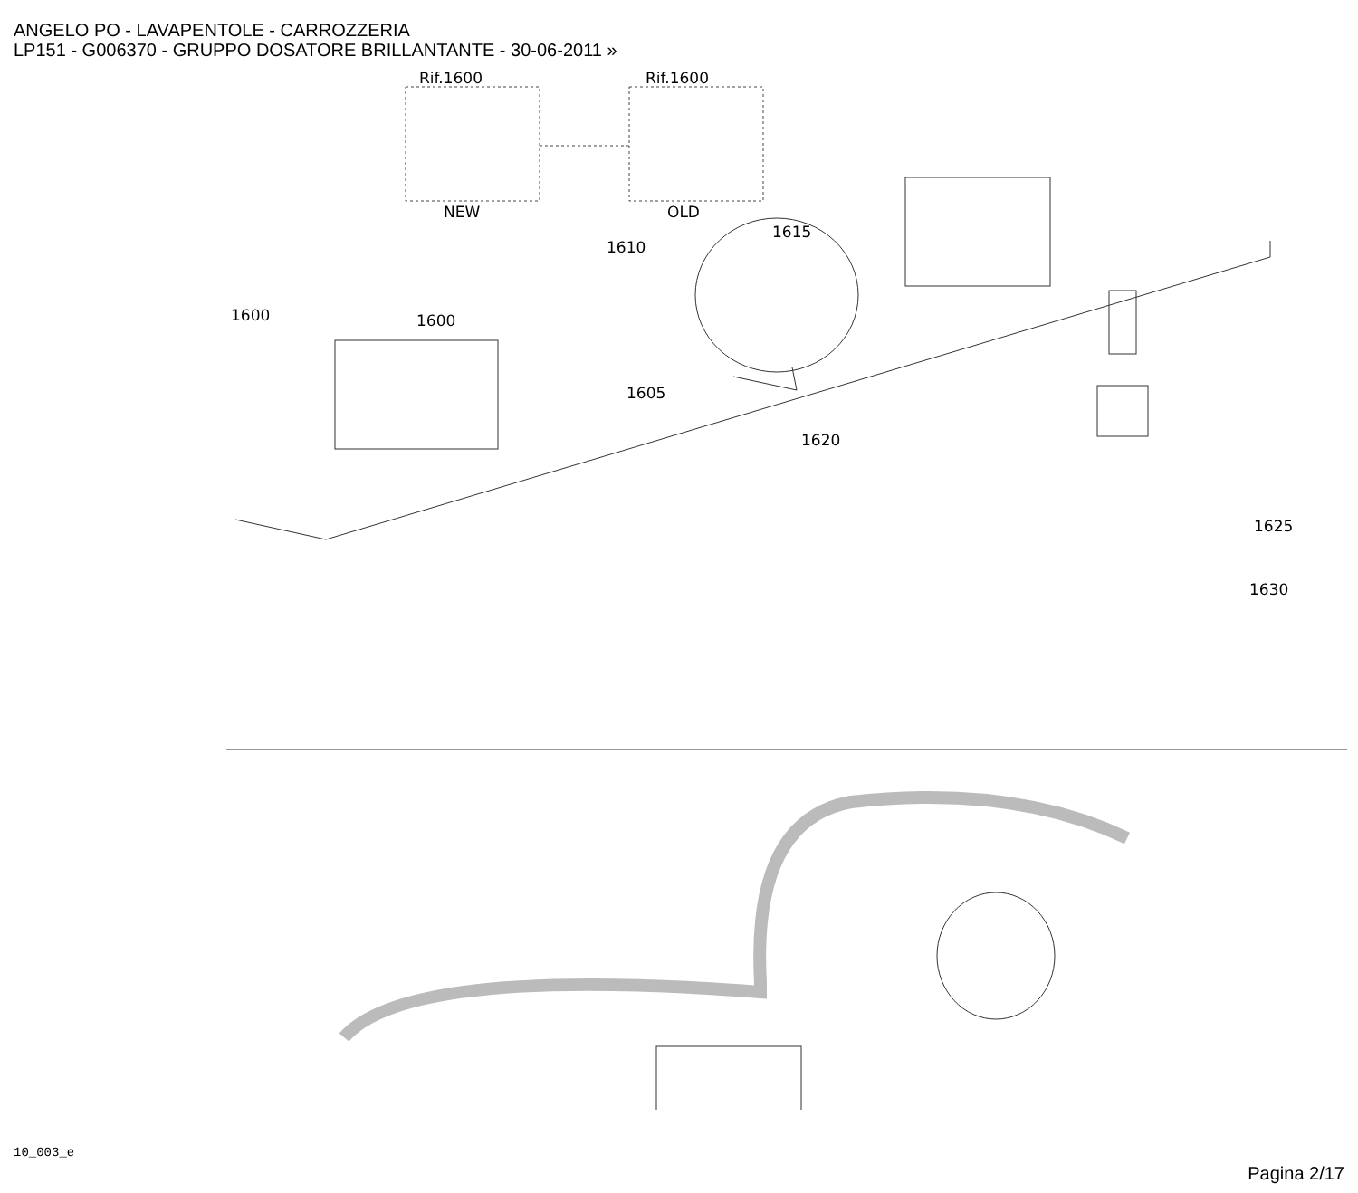ANGELO PO - LAVAPENTOLE - CARROZZERIA
LP151 - G006370 - GRUPPO DOSATORE BRILLANTANTE - 30-06-2011 »
Rif.1600 Rif.1600
NEW OLD
1615
1610
1600 1600
1605
1620
1625
1630
10_003_e
Pagina 2/17